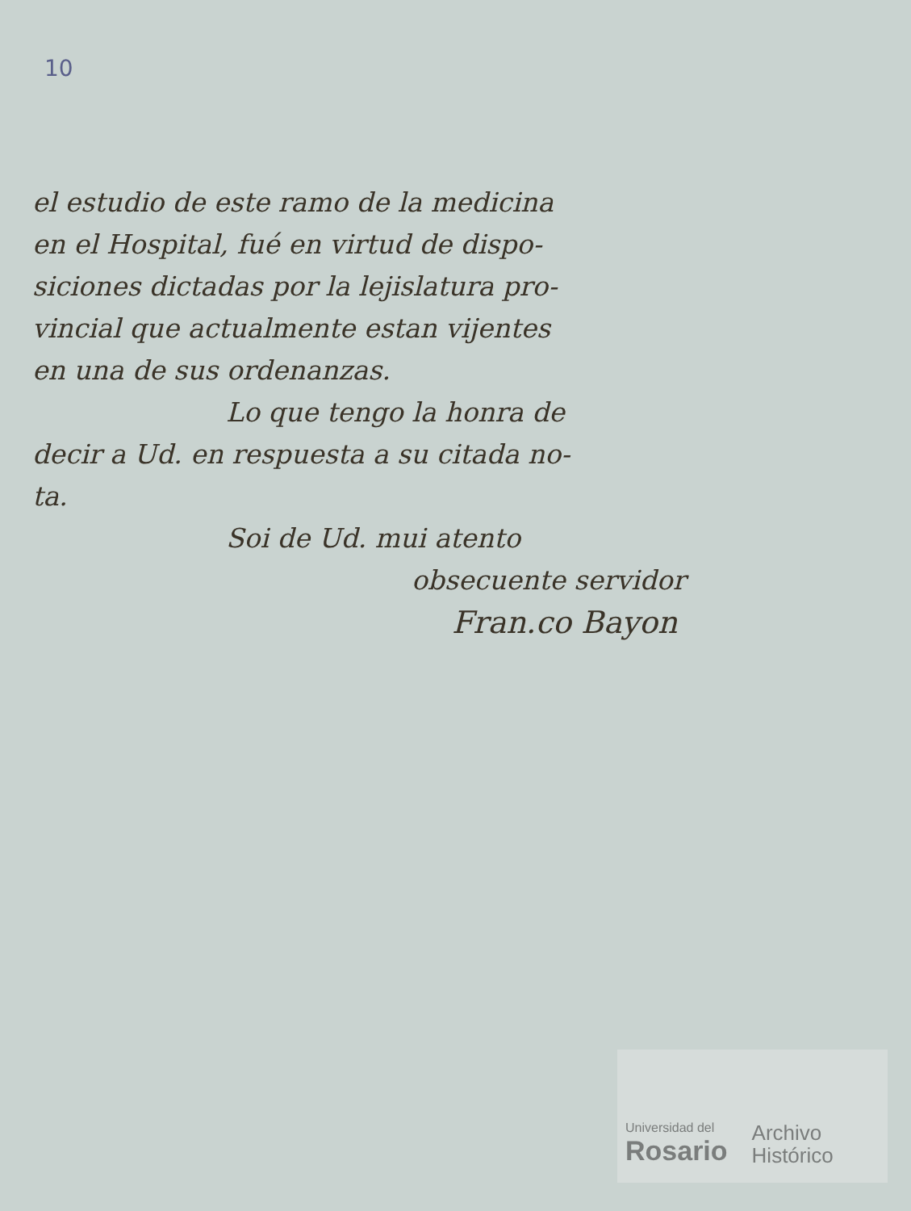10
el estudio de este ramo de la medicina
en el Hospital, fué en virtud de dispo-
siciones dictadas por la lejislatura pro-
vincial que actualmente estan vijentes
en una de sus ordenanzas.
Lo que tengo la honra de
decir a Ud. en respuesta a su citada no-
ta.
Soi de Ud. mui atento
obsecuente servidor
Fran.co Bayon
Universidad del
Rosario
Archivo
Histórico